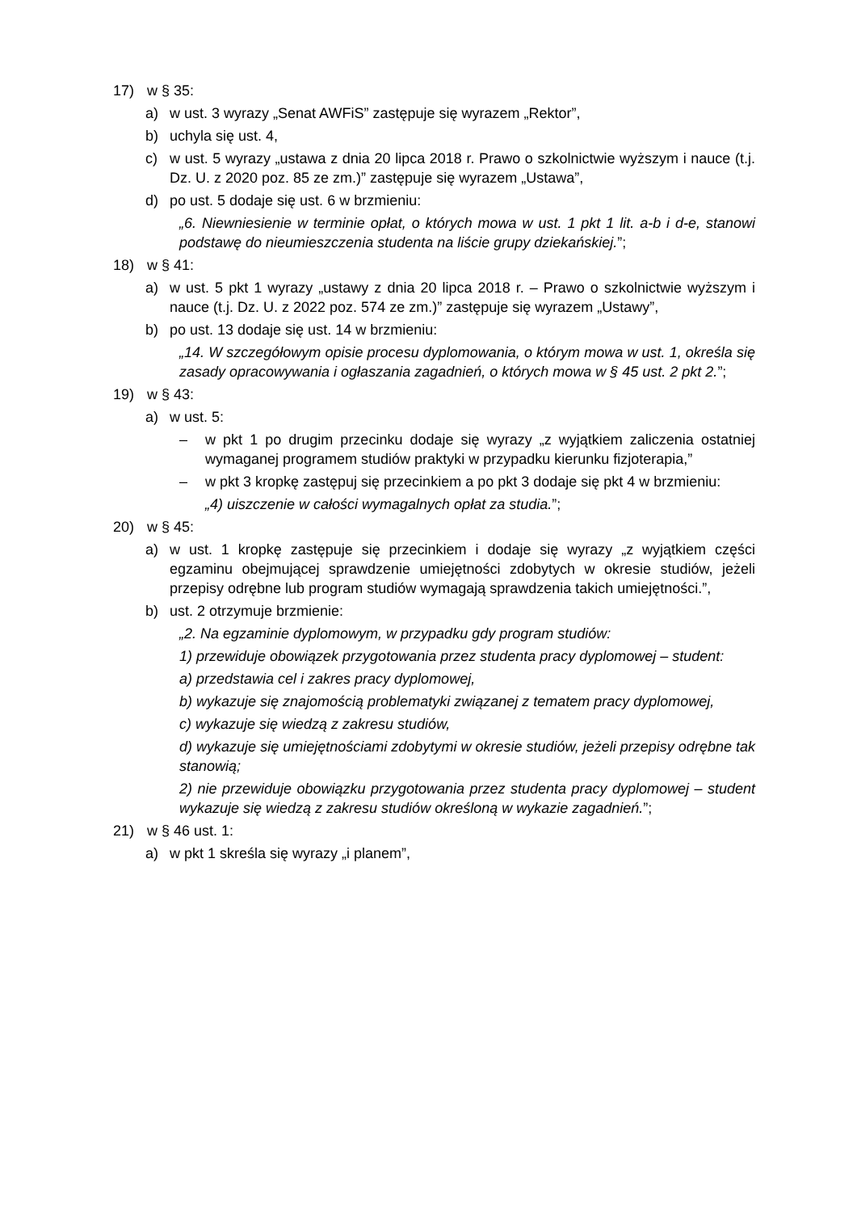17) w § 35:
a) w ust. 3 wyrazy „Senat AWFiS” zastępuje się wyrazem „Rektor”,
b) uchyla się ust. 4,
c) w ust. 5 wyrazy „ustawa z dnia 20 lipca 2018 r. Prawo o szkolnictwie wyższym i nauce (t.j. Dz. U. z 2020 poz. 85 ze zm.)” zastępuje się wyrazem „Ustawa”,
d) po ust. 5 dodaje się ust. 6 w brzmieniu:
„6. Niewniesienie w terminie opłat, o których mowa w ust. 1 pkt 1 lit. a-b i d-e, stanowi podstawę do nieumieszczenia studenta na liście grupy dziekańskiej.”;
18) w § 41:
a) w ust. 5 pkt 1 wyrazy „ustawy z dnia 20 lipca 2018 r. – Prawo o szkolnictwie wyższym i nauce (t.j. Dz. U. z 2022 poz. 574 ze zm.)” zastępuje się wyrazem „Ustawy”,
b) po ust. 13 dodaje się ust. 14 w brzmieniu:
„14. W szczegółowym opisie procesu dyplomowania, o którym mowa w ust. 1, określa się zasady opracowywania i ogłaszania zagadnień, o których mowa w § 45 ust. 2 pkt 2.”;
19) w § 43:
a) w ust. 5:
– w pkt 1 po drugim przecinku dodaje się wyrazy „z wyjątkiem zaliczenia ostatniej wymaganej programem studiów praktyki w przypadku kierunku fizjoterapia,”
– w pkt 3 kropkę zastępuj się przecinkiem a po pkt 3 dodaje się pkt 4 w brzmieniu:
„4) uiszczenie w całości wymagalnych opłat za studia.”;
20) w § 45:
a) w ust. 1 kropkę zastępuje się przecinkiem i dodaje się wyrazy „z wyjątkiem części egzaminu obejmującej sprawdzenie umiejętności zdobytych w okresie studiów, jeżeli przepisy odrębne lub program studiów wymagają sprawdzenia takich umiejętności.”,
b) ust. 2 otrzymuje brzmienie:
„2. Na egzaminie dyplomowym, w przypadku gdy program studiów:
1) przewiduje obowiązek przygotowania przez studenta pracy dyplomowej – student:
a) przedstawia cel i zakres pracy dyplomowej,
b) wykazuje się znajomością problematyki związanej z tematem pracy dyplomowej,
c) wykazuje się wiedzą z zakresu studiów,
d) wykazuje się umiejętnościami zdobytymi w okresie studiów, jeżeli przepisy odrębne tak stanowią;
2) nie przewiduje obowiązku przygotowania przez studenta pracy dyplomowej – student wykazuje się wiedzą z zakresu studiów określoną w wykazie zagadnień.”;
21) w § 46 ust. 1:
a) w pkt 1 skreśla się wyrazy „i planem”,